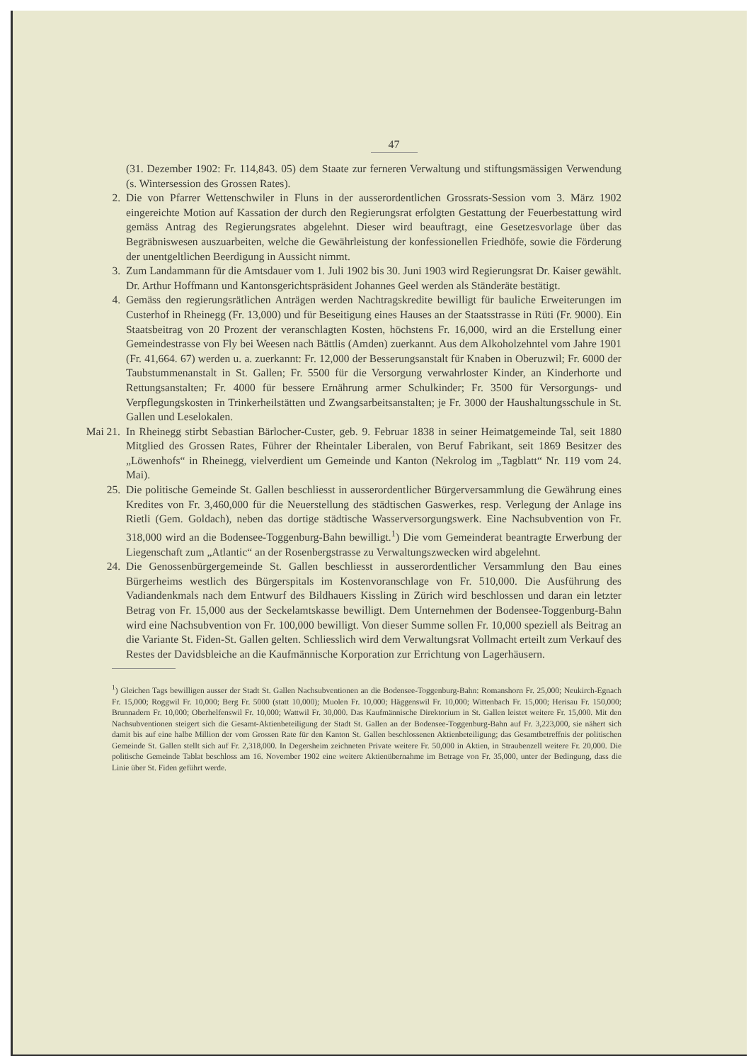47
(31. Dezember 1902: Fr. 114,843. 05) dem Staate zur ferneren Verwaltung und stiftungsmässigen Verwendung (s. Wintersession des Grossen Rates).
2. Die von Pfarrer Wettenschwiler in Fluns in der ausserordentlichen Grossrats-Session vom 3. März 1902 eingereichte Motion auf Kassation der durch den Regierungsrat erfolgten Gestattung der Feuerbestattung wird gemäss Antrag des Regierungsrates abgelehnt. Dieser wird beauftragt, eine Gesetzesvorlage über das Begräbniswesen auszuarbeiten, welche die Gewährleistung der konfessionellen Friedhöfe, sowie die Förderung der unentgeltlichen Beerdigung in Aussicht nimmt.
3. Zum Landammann für die Amtsdauer vom 1. Juli 1902 bis 30. Juni 1903 wird Regierungsrat Dr. Kaiser gewählt. Dr. Arthur Hoffmann und Kantonsgerichtspräsident Johannes Geel werden als Ständeräte bestätigt.
4. Gemäss den regierungsrätlichen Anträgen werden Nachtragskredite bewilligt für bauliche Erweiterungen im Custerhof in Rheinegg (Fr. 13,000) und für Beseitigung eines Hauses an der Staatsstrasse in Rüti (Fr. 9000). Ein Staatsbeitrag von 20 Prozent der veranschlagten Kosten, höchstens Fr. 16,000, wird an die Erstellung einer Gemeindestrasse von Fly bei Weesen nach Bättlis (Amden) zuerkannt. Aus dem Alkoholzehntel vom Jahre 1901 (Fr. 41,664. 67) werden u. a. zuerkannt: Fr. 12,000 der Besserungsanstalt für Knaben in Oberuzwil; Fr. 6000 der Taubstummenanstalt in St. Gallen; Fr. 5500 für die Versorgung verwahrloster Kinder, an Kinderhorte und Rettungsanstalten; Fr. 4000 für bessere Ernährung armer Schulkinder; Fr. 3500 für Versorgungs- und Verpflegungskosten in Trinkerheilstätten und Zwangsarbeitsanstalten; je Fr. 3000 der Haushaltungsschule in St. Gallen und Leselokalen.
Mai 21. In Rheinegg stirbt Sebastian Bärlocher-Custer, geb. 9. Februar 1838 in seiner Heimatgemeinde Tal, seit 1880 Mitglied des Grossen Rates, Führer der Rheintaler Liberalen, von Beruf Fabrikant, seit 1869 Besitzer des „Löwenhofs“ in Rheinegg, vielverdient um Gemeinde und Kanton (Nekrolog im „Tagblatt“ Nr. 119 vom 24. Mai).
25. Die politische Gemeinde St. Gallen beschliesst in ausserordentlicher Bürgerversammlung die Gewährung eines Kredites von Fr. 3,460,000 für die Neuerstellung des städtischen Gaswerkes, resp. Verlegung der Anlage ins Rietli (Gem. Goldach), neben das dortige städtische Wasserversorgungswerk. Eine Nachsubvention von Fr. 318,000 wird an die Bodensee-Toggenburg-Bahn bewilligt.<sup>1</sup>) Die vom Gemeinderat beantragte Erwerbung der Liegenschaft zum „Atlantic“ an der Rosenbergstrasse zu Verwaltungszwecken wird abgelehnt.
24. Die Genossenbürgergemeinde St. Gallen beschliesst in ausserordentlicher Versammlung den Bau eines Bürgerheims westlich des Bürgerspitals im Kostenvoranschlage von Fr. 510,000. Die Ausführung des Vadiandenkmals nach dem Entwurf des Bildhauers Kissling in Zürich wird beschlossen und daran ein letzter Betrag von Fr. 15,000 aus der Seckelamtskasse bewilligt. Dem Unternehmen der Bodensee-Toggenburg-Bahn wird eine Nachsubvention von Fr. 100,000 bewilligt. Von dieser Summe sollen Fr. 10,000 speziell als Beitrag an die Variante St. Fiden-St. Gallen gelten. Schliesslich wird dem Verwaltungsrat Vollmacht erteilt zum Verkauf des Restes der Davidsbleiche an die Kaufmännische Korporation zur Errichtung von Lagerhäusern.
<sup>1</sup>) Gleichen Tags bewilligen ausser der Stadt St. Gallen Nachsubventionen an die Bodensee-Toggenburg-Bahn: Romanshorn Fr. 25,000; Neukirch-Egnach Fr. 15,000; Roggwil Fr. 10,000; Berg Fr. 5000 (statt 10,000); Muolen Fr. 10,000; Häggenswil Fr. 10,000; Wittenbach Fr. 15,000; Herisau Fr. 150,000; Brunnadern Fr. 10,000; Oberhelfenswil Fr. 10,000; Wattwil Fr. 30,000. Das Kaufmännische Direktorium in St. Gallen leistet weitere Fr. 15,000. Mit den Nachsubventionen steigert sich die Gesamt-Aktienbeteiligung der Stadt St. Gallen an der Bodensee-Toggenburg-Bahn auf Fr. 3,223,000, sie nähert sich damit bis auf eine halbe Million der vom Grossen Rate für den Kanton St. Gallen beschlossenen Aktienbeteiligung; das Gesamtbetreffnis der politischen Gemeinde St. Gallen stellt sich auf Fr. 2,318,000. In Degersheim zeichneten Private weitere Fr. 50,000 in Aktien, in Straubenzell weitere Fr. 20,000. Die politische Gemeinde Tablat beschloss am 16. November 1902 eine weitere Aktienübernahme im Betrage von Fr. 35,000, unter der Bedingung, dass die Linie über St. Fiden geführt werde.